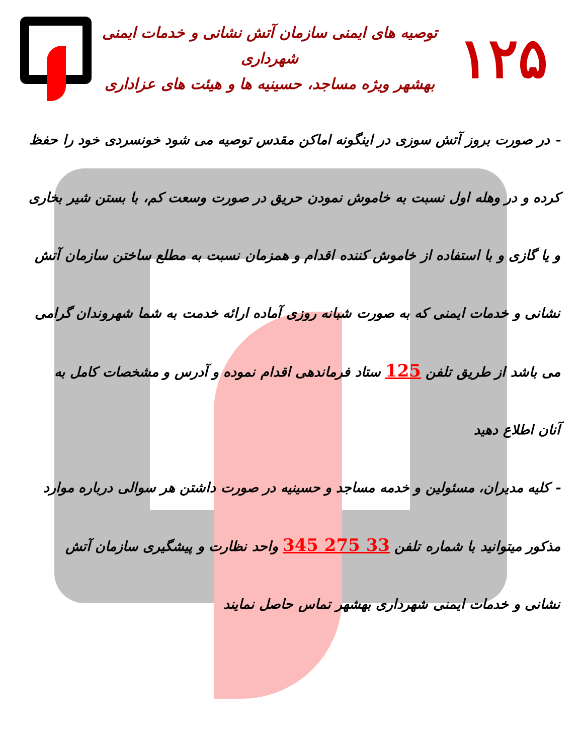۱۲۵
توصیه های ایمنی سازمان آتش نشانی و خدمات ایمنی شهرداری
بهشهر ویژه مساجد، حسینیه ها و هیئت های عزاداری
- در صورت بروز آتش سوزی در اینگونه اماکن مقدس توصیه می شود خونسردی خود را حفظ کرده و در وهله اول نسبت به خاموش نمودن حریق در صورت وسعت کم، با بستن شیر بخاری و یا گازی و با استفاده از خاموش کننده اقدام و همزمان نسبت به مطلع ساختن سازمان آتش نشانی و خدمات ایمنی که به صورت شبانه روزی آماده ارائه خدمت به شما شهروندان گرامی می باشد از طریق تلفن 125 ستاد فرماندهی اقدام نموده و آدرس و مشخصات کامل به آنان اطلاع دهید
- کلیه مدیران، مسئولین و خدمه مساجد و حسینیه در صورت داشتن هر سوالی درباره موارد مذکور میتوانید با شماره تلفن 33 275 345 واحد نظارت و پیشگیری سازمان آتش نشانی و خدمات ایمنی شهرداری بهشهر تماس حاصل نمایند